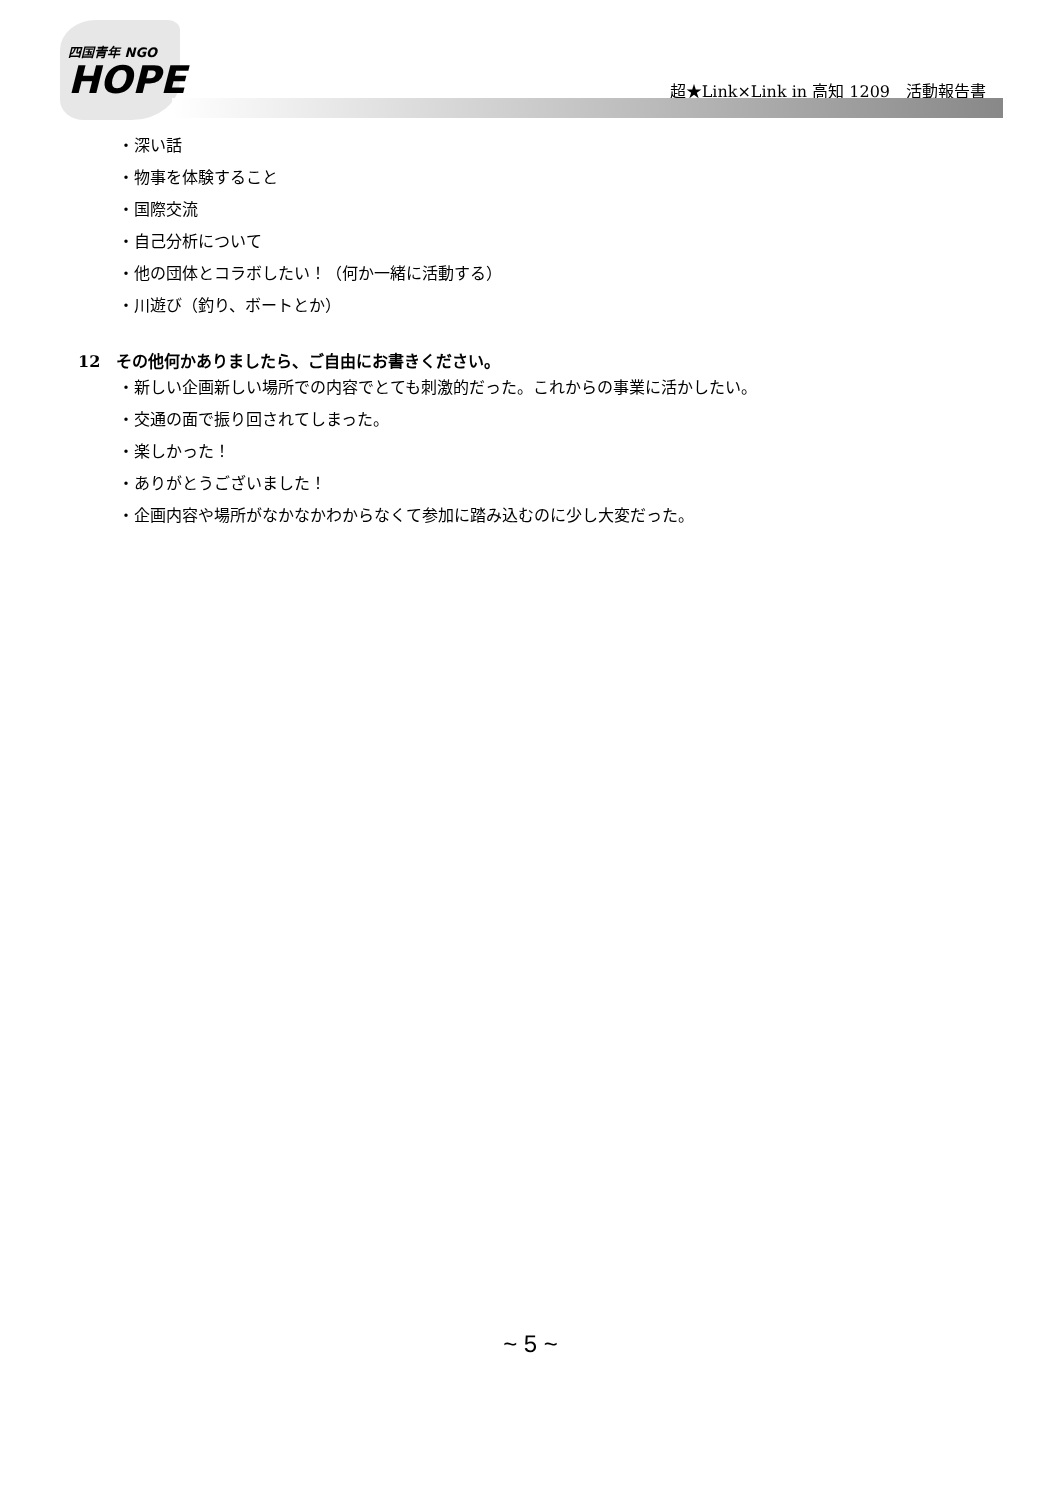四国青年 NGO
HOPE
超★Link×Link in 高知 1209　活動報告書
・深い話
・物事を体験すること
・国際交流
・自己分析について
・他の団体とコラボしたい！（何か一緒に活動する）
・川遊び（釣り、ボートとか）
12　その他何かありましたら、ご自由にお書きください。
・新しい企画新しい場所での内容でとても刺激的だった。これからの事業に活かしたい。
・交通の面で振り回されてしまった。
・楽しかった！
・ありがとうございました！
・企画内容や場所がなかなかわからなくて参加に踏み込むのに少し大変だった。
~ 5 ~